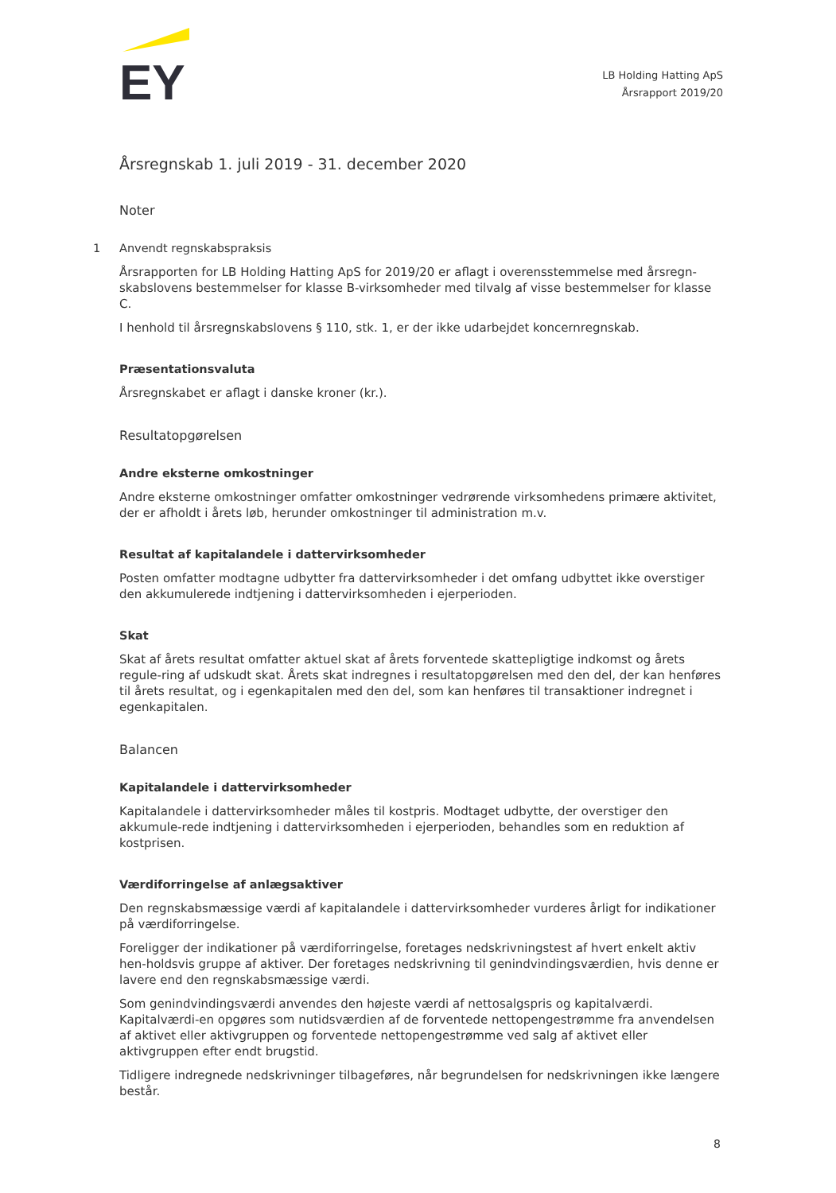EY
LB Holding Hatting ApS
Årsrapport 2019/20
Årsregnskab 1. juli 2019 - 31. december 2020
Noter
1 Anvendt regnskabspraksis
Årsrapporten for LB Holding Hatting ApS for 2019/20 er aflagt i overensstemmelse med årsregn-skabslovens bestemmelser for klasse B-virksomheder med tilvalg af visse bestemmelser for klasse C.
I henhold til årsregnskabslovens § 110, stk. 1, er der ikke udarbejdet koncernregnskab.
Præsentationsvaluta
Årsregnskabet er aflagt i danske kroner (kr.).
Resultatopgørelsen
Andre eksterne omkostninger
Andre eksterne omkostninger omfatter omkostninger vedrørende virksomhedens primære aktivitet, der er afholdt i årets løb, herunder omkostninger til administration m.v.
Resultat af kapitalandele i dattervirksomheder
Posten omfatter modtagne udbytter fra dattervirksomheder i det omfang udbyttet ikke overstiger den akkumulerede indtjening i dattervirksomheden i ejerperioden.
Skat
Skat af årets resultat omfatter aktuel skat af årets forventede skattepligtige indkomst og årets regule-ring af udskudt skat. Årets skat indregnes i resultatopgørelsen med den del, der kan henføres til årets resultat, og i egenkapitalen med den del, som kan henføres til transaktioner indregnet i egenkapitalen.
Balancen
Kapitalandele i dattervirksomheder
Kapitalandele i dattervirksomheder måles til kostpris. Modtaget udbytte, der overstiger den akkumule-rede indtjening i dattervirksomheden i ejerperioden, behandles som en reduktion af kostprisen.
Værdiforringelse af anlægsaktiver
Den regnskabsmæssige værdi af kapitalandele i dattervirksomheder vurderes årligt for indikationer på værdiforringelse.
Foreligger der indikationer på værdiforringelse, foretages nedskrivningstest af hvert enkelt aktiv hen-holdsvis gruppe af aktiver. Der foretages nedskrivning til genindvindingsværdien, hvis denne er lavere end den regnskabsmæssige værdi.
Som genindvindingsværdi anvendes den højeste værdi af nettosalgspris og kapitalværdi. Kapitalværdi-en opgøres som nutidsværdien af de forventede nettopengestrømme fra anvendelsen af aktivet eller aktivgruppen og forventede nettopengestrømme ved salg af aktivet eller aktivgruppen efter endt brugstid.
Tidligere indregnede nedskrivninger tilbageføres, når begrundelsen for nedskrivningen ikke længere består.
8